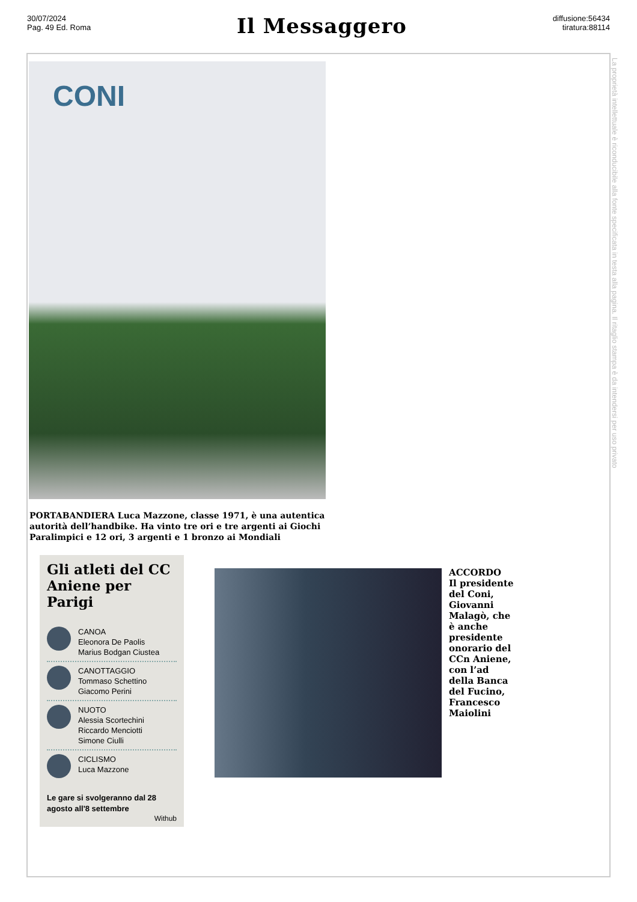30/07/2024
Pag. 49 Ed. Roma
Il Messaggero
diffusione:56434
tiratura:88114
CONI
PORTABANDIERA Luca Mazzone, classe 1971, è una autentica autorità dell’handbike. Ha vinto tre ori e tre argenti ai Giochi Paralimpici e 12 ori, 3 argenti e 1 bronzo ai Mondiali
Gli atleti del CC Aniene per Parigi
CANOA
Eleonora De Paolis
Marius Bodgan Ciustea
CANOTTAGGIO
Tommaso Schettino
Giacomo Perini
NUOTO
Alessia Scortechini
Riccardo Menciotti
Simone Ciulli
CICLISMO
Luca Mazzone
Le gare si svolgeranno dal 28 agosto all'8 settembre
Withub
ACCORDO
Il presidente del Coni, Giovanni Malagò, che è anche presidente onorario del CCn Aniene, con l’ad della Banca del Fucino, Francesco Maiolini
La proprietà intellettuale è riconducibile alla fonte specificata in testa alla pagina. Il ritaglio stampa è da intendersi per uso privato